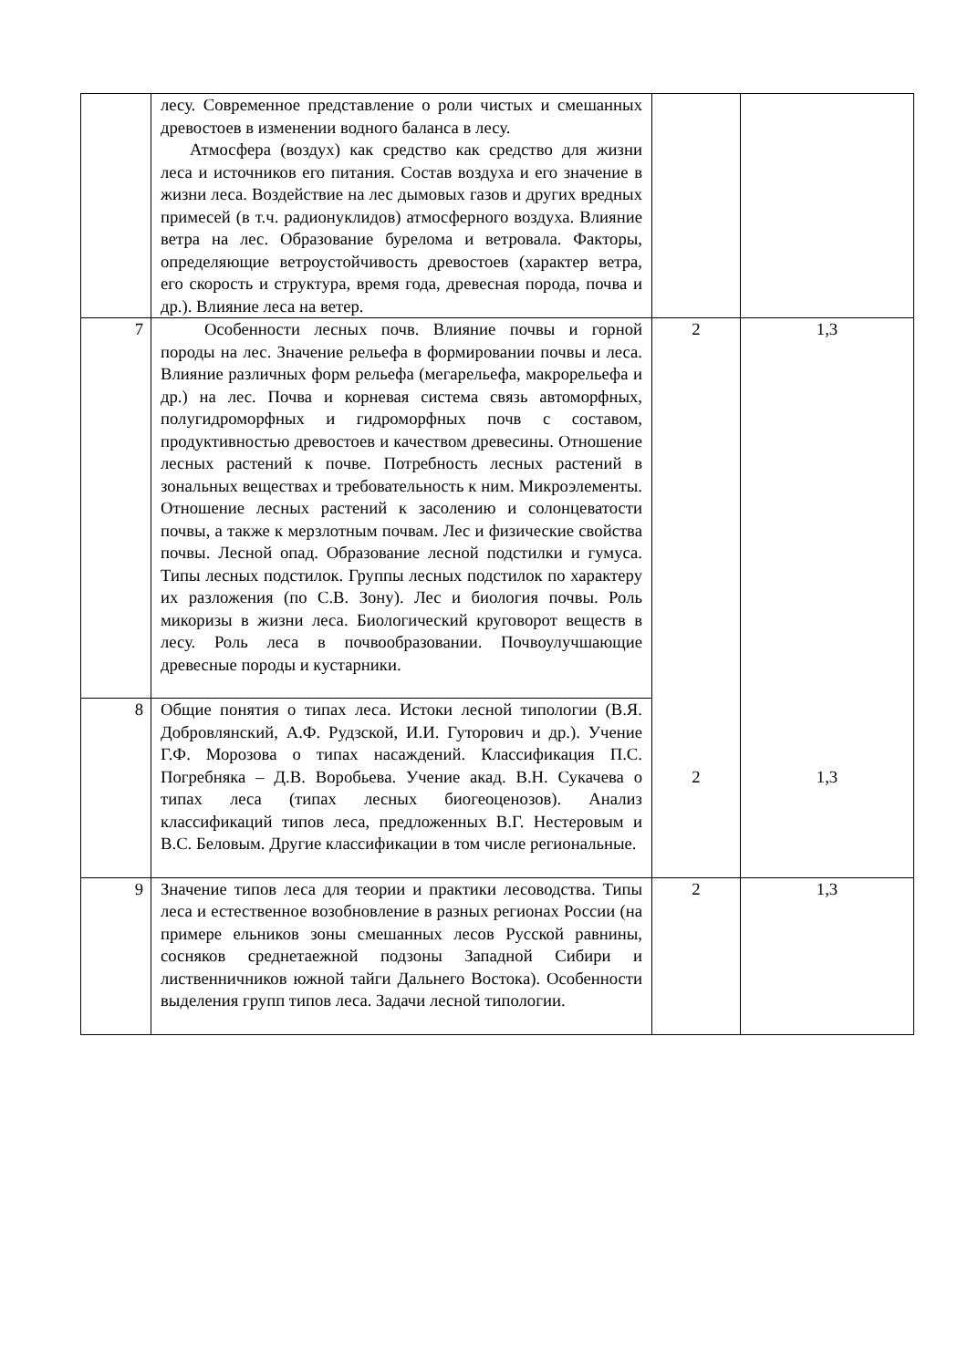| | лесу. Современное представление о роли чистых и смешанных древостоев в изменении водного баланса в лесу. Атмосфера (воздух) как средство как средство для жизни леса и источников его питания. Состав воздуха и его значение в жизни леса. Воздействие на лес дымовых газов и других вредных примесей (в т.ч. радионуклидов) атмосферного воздуха. Влияние ветра на лес. Образование бурелома и ветровала. Факторы, определяющие ветроустойчивость древостоев (характер ветра, его скорость и структура, время года, древесная порода, почва и др.). Влияние леса на ветер. | | |
| 7 | Особенности лесных почв. Влияние почвы и горной породы на лес. Значение рельефа в формировании почвы и леса. Влияние различных форм рельефа (мегарельефа, макрорельефа и др.) на лес. Почва и корневая система связь автоморфных, полугидроморфных и гидроморфных почв с составом, продуктивностью древостоев и качеством древесины. Отношение лесных растений к почве. Потребность лесных растений в зональных веществах и требовательность к ним. Микроэлементы. Отношение лесных растений к засолению и солонцеватости почвы, а также к мерзлотным почвам. Лес и физические свойства почвы. Лесной опад. Образование лесной подстилки и гумуса. Типы лесных подстилок. Группы лесных подстилок по характеру их разложения (по С.В. Зону). Лес и биология почвы. Роль микоризы в жизни леса. Биологический круговорот веществ в лесу. Роль леса в почвообразовании. Почвоулучшающие древесные породы и кустарники. | 2 2 | 1,3 1,3 |
| 8 | Общие понятия о типах леса. Истоки лесной типологии (В.Я. Добровлянский, А.Ф. Рудзской, И.И. Гуторович и др.). Учение Г.Ф. Морозова о типах насаждений. Классификация П.С. Погребняка – Д.В. Воробьева. Учение акад. В.Н. Сукачева о типах леса (типах лесных биогеоценозов). Анализ классификаций типов леса, предложенных В.Г. Нестеровым и В.С. Беловым. Другие классификации в том числе региональные. | | |
| 9 | Значение типов леса для теории и практики лесоводства. Типы леса и естественное возобновление в разных регионах России (на примере ельников зоны смешанных лесов Русской равнины, сосняков среднетаежной подзоны Западной Сибири и лиственничников южной тайги Дальнего Востока). Особенности выделения групп типов леса. Задачи лесной типологии. | 2 | 1,3 |